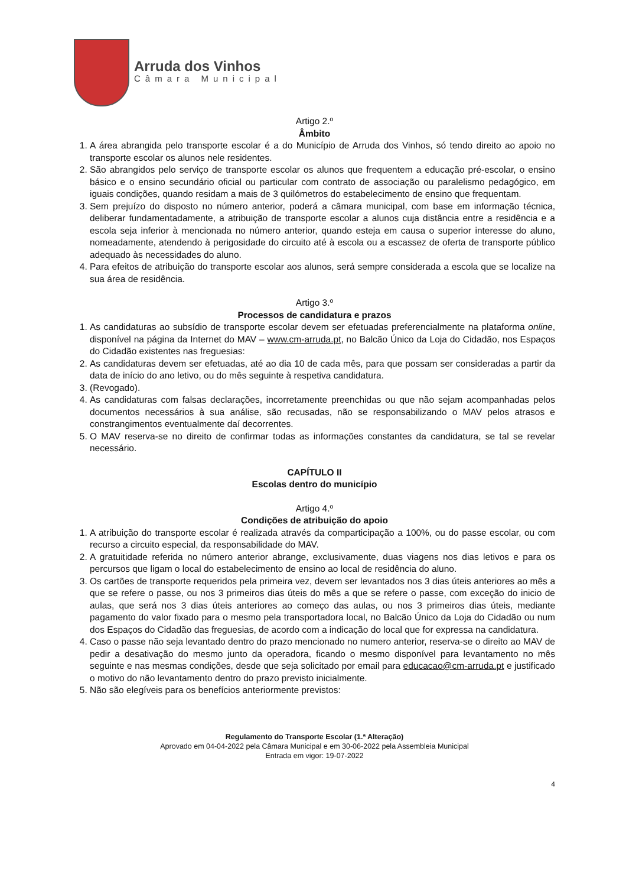Arruda dos Vinhos
Câmara Municipal
Artigo 2.º
Âmbito
1. A área abrangida pelo transporte escolar é a do Município de Arruda dos Vinhos, só tendo direito ao apoio no transporte escolar os alunos nele residentes.
2. São abrangidos pelo serviço de transporte escolar os alunos que frequentem a educação pré-escolar, o ensino básico e o ensino secundário oficial ou particular com contrato de associação ou paralelismo pedagógico, em iguais condições, quando residam a mais de 3 quilómetros do estabelecimento de ensino que frequentam.
3. Sem prejuízo do disposto no número anterior, poderá a câmara municipal, com base em informação técnica, deliberar fundamentadamente, a atribuição de transporte escolar a alunos cuja distância entre a residência e a escola seja inferior à mencionada no número anterior, quando esteja em causa o superior interesse do aluno, nomeadamente, atendendo à perigosidade do circuito até à escola ou a escassez de oferta de transporte público adequado às necessidades do aluno.
4. Para efeitos de atribuição do transporte escolar aos alunos, será sempre considerada a escola que se localize na sua área de residência.
Artigo 3.º
Processos de candidatura e prazos
1. As candidaturas ao subsídio de transporte escolar devem ser efetuadas preferencialmente na plataforma online, disponível na página da Internet do MAV – www.cm-arruda.pt, no Balcão Único da Loja do Cidadão, nos Espaços do Cidadão existentes nas freguesias:
2. As candidaturas devem ser efetuadas, até ao dia 10 de cada mês, para que possam ser consideradas a partir da data de início do ano letivo, ou do mês seguinte à respetiva candidatura.
3. (Revogado).
4. As candidaturas com falsas declarações, incorretamente preenchidas ou que não sejam acompanhadas pelos documentos necessários à sua análise, são recusadas, não se responsabilizando o MAV pelos atrasos e constrangimentos eventualmente daí decorrentes.
5. O MAV reserva-se no direito de confirmar todas as informações constantes da candidatura, se tal se revelar necessário.
CAPÍTULO II
Escolas dentro do município
Artigo 4.º
Condições de atribuição do apoio
1. A atribuição do transporte escolar é realizada através da comparticipação a 100%, ou do passe escolar, ou com recurso a circuito especial, da responsabilidade do MAV.
2. A gratuitidade referida no número anterior abrange, exclusivamente, duas viagens nos dias letivos e para os percursos que ligam o local do estabelecimento de ensino ao local de residência do aluno.
3. Os cartões de transporte requeridos pela primeira vez, devem ser levantados nos 3 dias úteis anteriores ao mês a que se refere o passe, ou nos 3 primeiros dias úteis do mês a que se refere o passe, com exceção do inicio de aulas, que será nos 3 dias úteis anteriores ao começo das aulas, ou nos 3 primeiros dias úteis, mediante pagamento do valor fixado para o mesmo pela transportadora local, no Balcão Único da Loja do Cidadão ou num dos Espaços do Cidadão das freguesias, de acordo com a indicação do local que for expressa na candidatura.
4. Caso o passe não seja levantado dentro do prazo mencionado no numero anterior, reserva-se o direito ao MAV de pedir a desativação do mesmo junto da operadora, ficando o mesmo disponível para levantamento no mês seguinte e nas mesmas condições, desde que seja solicitado por email para educacao@cm-arruda.pt e justificado o motivo do não levantamento dentro do prazo previsto inicialmente.
5. Não são elegíveis para os benefícios anteriormente previstos:
Regulamento do Transporte Escolar (1.ª Alteração)
Aprovado em 04-04-2022 pela Câmara Municipal e em 30-06-2022 pela Assembleia Municipal
Entrada em vigor: 19-07-2022
4